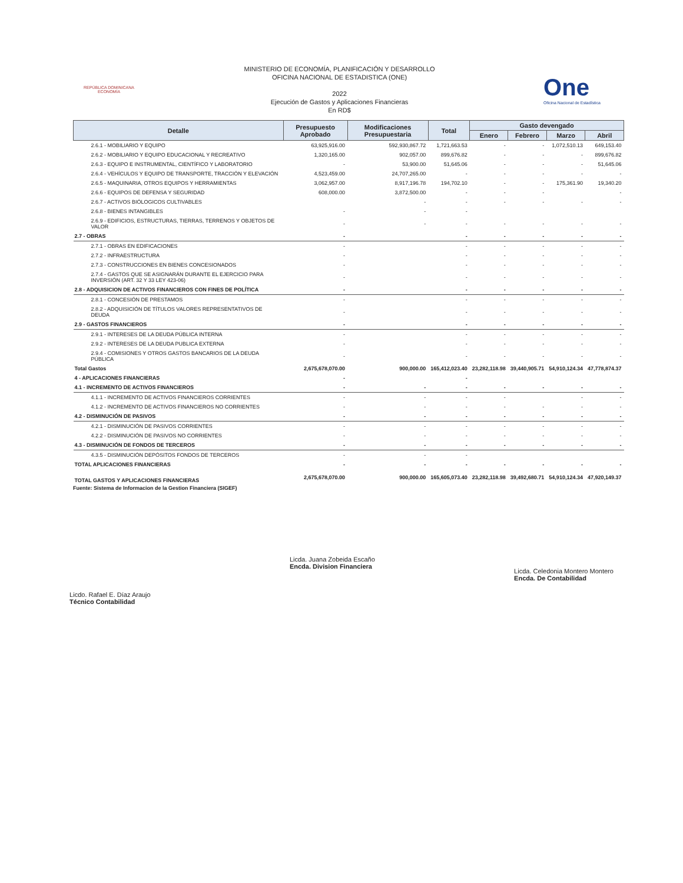REPÚBLICA DOMINICANA
ECONOMÍA
MINISTERIO DE ECONOMÍA, PLANIFICACIÓN Y DESARROLLO
OFICINA NACIONAL DE ESTADISTICA (ONE)
2022
Ejecución de Gastos y Aplicaciones Financieras
En RD$
One
Oficina Nacional de Estadística
| Detalle | Presupuesto Aprobado | Modificaciones Presupuestaria | Total | Gasto devengado | | | |
| --- | --- | --- | --- | --- | --- | --- | --- |
| | | | | Enero | Febrero | Marzo | Abril |
| 2.6.1 - MOBILIARIO Y EQUIPO | 63,925,916.00 | 592,930,867.72 | 1,721,663.53 | - | - | 1,072,510.13 | 649,153.40 |
| 2.6.2 - MOBILIARIO Y EQUIPO EDUCACIONAL Y RECREATIVO | 1,320,165.00 | 902,057.00 | 899,676.82 | - | - | - | 899,676.82 |
| 2.6.3 - EQUIPO E INSTRUMENTAL, CIENTÍFICO Y LABORATORIO | - | 53,900.00 | 51,645.06 | - | - | - | 51,645.06 |
| 2.6.4 - VEHÍCULOS Y EQUIPO DE TRANSPORTE, TRACCIÓN Y ELEVACIÓN | 4,523,459.00 | 24,707,265.00 | - | - | - | - | - |
| 2.6.5 - MAQUINARIA, OTROS EQUIPOS Y HERRAMIENTAS | 3,062,957.00 | 8,917,196.78 | 194,702.10 | - | - | 175,361.90 | 19,340.20 |
| 2.6.6 - EQUIPOS DE DEFENSA Y SEGURIDAD | 608,000.00 | 3,872,500.00 | - | - | - | | - |
| 2.6.7 - ACTIVOS BIÓLOGICOS CULTIVABLES | | - | - | - | - | - | - |
| 2.6.8 - BIENES INTANGIBLES | - | - | - | | | | |
| 2.6.9 - EDIFICIOS, ESTRUCTURAS, TIERRAS, TERRENOS Y OBJETOS DE VALOR | - | - | - | - | - | - | - |
| 2.7 - OBRAS | - | | - | - | - | - | - |
| 2.7.1 - OBRAS EN EDIFICACIONES | - | | - | - | - | - | - |
| 2.7.2 - INFRAESTRUCTURA | - | | - | - | - | - | - |
| 2.7.3 - CONSTRUCCIONES EN BIENES CONCESIONADOS | - | | - | - | - | - | - |
| 2.7.4 - GASTOS QUE SE ASIGNARÁN DURANTE EL EJERCICIO PARA INVERSIÓN (ART. 32 Y 33 LEY 423-06) | - | | - | - | - | - | - |
| 2.8 - ADQUISICION DE ACTIVOS FINANCIEROS CON FINES DE POLÍTICA | - | | - | - | - | - | - |
| 2.8.1 - CONCESIÓN DE PRESTAMOS | - | | - | - | - | - | - |
| 2.8.2 - ADQUISICIÓN DE TÍTULOS VALORES REPRESENTATIVOS DE DEUDA | - | | - | - | - | - | - |
| 2.9 - GASTOS FINANCIEROS | - | | - | - | - | - | - |
| 2.9.1 - INTERESES DE LA DEUDA PÚBLICA INTERNA | - | | - | - | - | - | - |
| 2.9.2 - INTERESES DE LA DEUDA PUBLICA EXTERNA | - | | - | - | - | - | - |
| 2.9.4 - COMISIONES Y OTROS GASTOS BANCARIOS DE LA DEUDA PÚBLICA | - | | - | - | - | - | - |
| Total Gastos | 2,675,678,070.00 | 900,000.00 | 165,412,023.40 | 23,282,118.98 | 39,440,905.71 | 54,910,124.34 | 47,778,874.37 |
| 4 - APLICACIONES FINANCIERAS | - | | - | | | | |
| 4.1 - INCREMENTO DE ACTIVOS FINANCIEROS | - | - | - | - | - | - | - |
| 4.1.1 - INCREMENTO DE ACTIVOS FINANCIEROS CORRIENTES | - | - | - | - | | - | - |
| 4.1.2 - INCREMENTO DE ACTIVOS FINANCIEROS NO CORRIENTES | - | - | - | - | - | - | - |
| 4.2 - DISMINUCIÓN DE PASIVOS | - | - | - | - | - | - | - |
| 4.2.1 - DISMINUCIÓN DE PASIVOS CORRIENTES | - | - | - | - | - | - | - |
| 4.2.2 - DISMINUCIÓN DE PASIVOS NO CORRIENTES | - | - | - | - | - | - | - |
| 4.3 - DISMINUCIÓN DE FONDOS DE TERCEROS | - | - | - | - | - | - | - |
| 4.3.5 - DISMINUCIÓN DEPÓSITOS FONDOS DE TERCEROS | - | - | - | | | | |
| TOTAL APLICACIONES FINANCIERAS | - | - | - | - | - | - | - |
| TOTAL GASTOS Y APLICACIONES FINANCIERAS | 2,675,678,070.00 | 900,000.00 | 165,605,073.40 | 23,282,118.98 | 39,492,680.71 | 54,910,124.34 | 47,920,149.37 |
Fuente: Sistema de Informacion de la Gestion Financiera (SIGEF)
Licdo. Rafael E. Díaz Araujo
Técnico Contabilidad
Licda. Juana Zobeida Escaño
Encda. Division Financiera
Licda. Celedonia Montero Montero
Encda. De Contabilidad